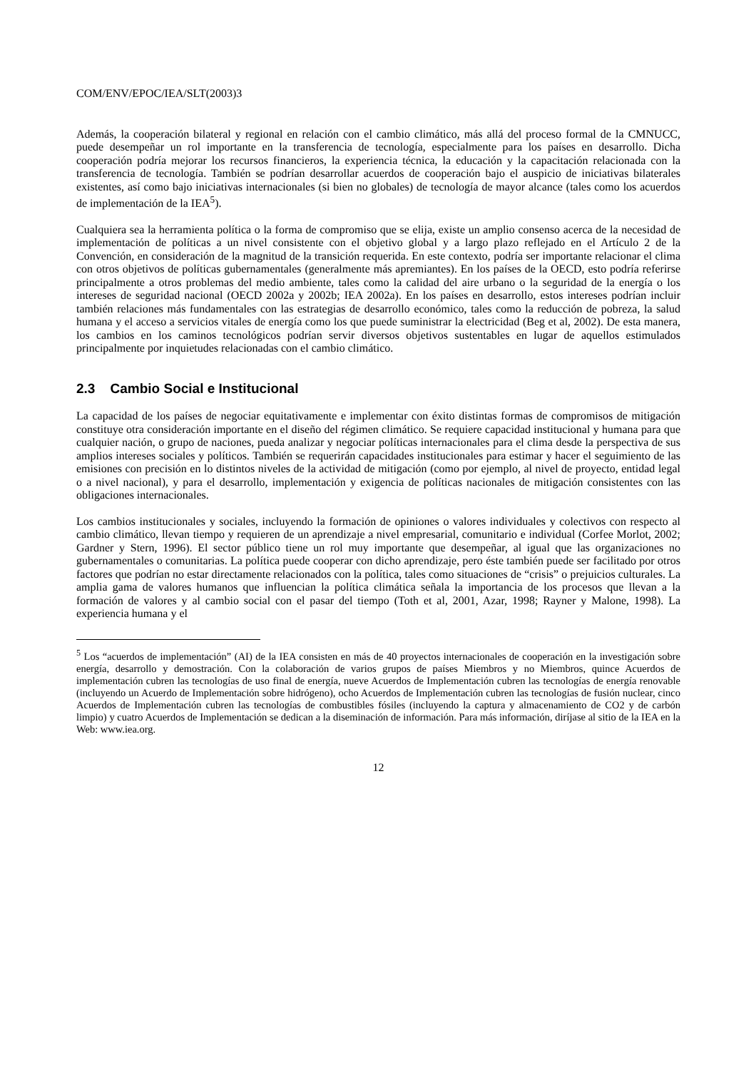COM/ENV/EPOC/IEA/SLT(2003)3
Además, la cooperación bilateral y regional en relación con el cambio climático, más allá del proceso formal de la CMNUCC, puede desempeñar un rol importante en la transferencia de tecnología, especialmente para los países en desarrollo. Dicha cooperación podría mejorar los recursos financieros, la experiencia técnica, la educación y la capacitación relacionada con la transferencia de tecnología. También se podrían desarrollar acuerdos de cooperación bajo el auspicio de iniciativas bilaterales existentes, así como bajo iniciativas internacionales (si bien no globales) de tecnología de mayor alcance (tales como los acuerdos de implementación de la IEA<sup>5</sup>).
Cualquiera sea la herramienta política o la forma de compromiso que se elija, existe un amplio consenso acerca de la necesidad de implementación de políticas a un nivel consistente con el objetivo global y a largo plazo reflejado en el Artículo 2 de la Convención, en consideración de la magnitud de la transición requerida. En este contexto, podría ser importante relacionar el clima con otros objetivos de políticas gubernamentales (generalmente más apremiantes). En los países de la OECD, esto podría referirse principalmente a otros problemas del medio ambiente, tales como la calidad del aire urbano o la seguridad de la energía o los intereses de seguridad nacional (OECD 2002a y 2002b; IEA 2002a). En los países en desarrollo, estos intereses podrían incluir también relaciones más fundamentales con las estrategias de desarrollo económico, tales como la reducción de pobreza, la salud humana y el acceso a servicios vitales de energía como los que puede suministrar la electricidad (Beg et al, 2002). De esta manera, los cambios en los caminos tecnológicos podrían servir diversos objetivos sustentables en lugar de aquellos estimulados principalmente por inquietudes relacionadas con el cambio climático.
2.3 Cambio Social e Institucional
La capacidad de los países de negociar equitativamente e implementar con éxito distintas formas de compromisos de mitigación constituye otra consideración importante en el diseño del régimen climático. Se requiere capacidad institucional y humana para que cualquier nación, o grupo de naciones, pueda analizar y negociar políticas internacionales para el clima desde la perspectiva de sus amplios intereses sociales y políticos. También se requerirán capacidades institucionales para estimar y hacer el seguimiento de las emisiones con precisión en lo distintos niveles de la actividad de mitigación (como por ejemplo, al nivel de proyecto, entidad legal o a nivel nacional), y para el desarrollo, implementación y exigencia de políticas nacionales de mitigación consistentes con las obligaciones internacionales.
Los cambios institucionales y sociales, incluyendo la formación de opiniones o valores individuales y colectivos con respecto al cambio climático, llevan tiempo y requieren de un aprendizaje a nivel empresarial, comunitario e individual (Corfee Morlot, 2002; Gardner y Stern, 1996). El sector público tiene un rol muy importante que desempeñar, al igual que las organizaciones no gubernamentales o comunitarias. La política puede cooperar con dicho aprendizaje, pero éste también puede ser facilitado por otros factores que podrían no estar directamente relacionados con la política, tales como situaciones de “crisis” o prejuicios culturales. La amplia gama de valores humanos que influencian la política climática señala la importancia de los procesos que llevan a la formación de valores y al cambio social con el pasar del tiempo (Toth et al, 2001, Azar, 1998; Rayner y Malone, 1998). La experiencia humana y el
<sup>5</sup> Los “acuerdos de implementación” (AI) de la IEA consisten en más de 40 proyectos internacionales de cooperación en la investigación sobre energía, desarrollo y demostración. Con la colaboración de varios grupos de países Miembros y no Miembros, quince Acuerdos de implementación cubren las tecnologías de uso final de energía, nueve Acuerdos de Implementación cubren las tecnologías de energía renovable (incluyendo un Acuerdo de Implementación sobre hidrógeno), ocho Acuerdos de Implementación cubren las tecnologías de fusión nuclear, cinco Acuerdos de Implementación cubren las tecnologías de combustibles fósiles (incluyendo la captura y almacenamiento de CO2 y de carbón limpio) y cuatro Acuerdos de Implementación se dedican a la diseminación de información. Para más información, diríjase al sitio de la IEA en la Web: www.iea.org.
12